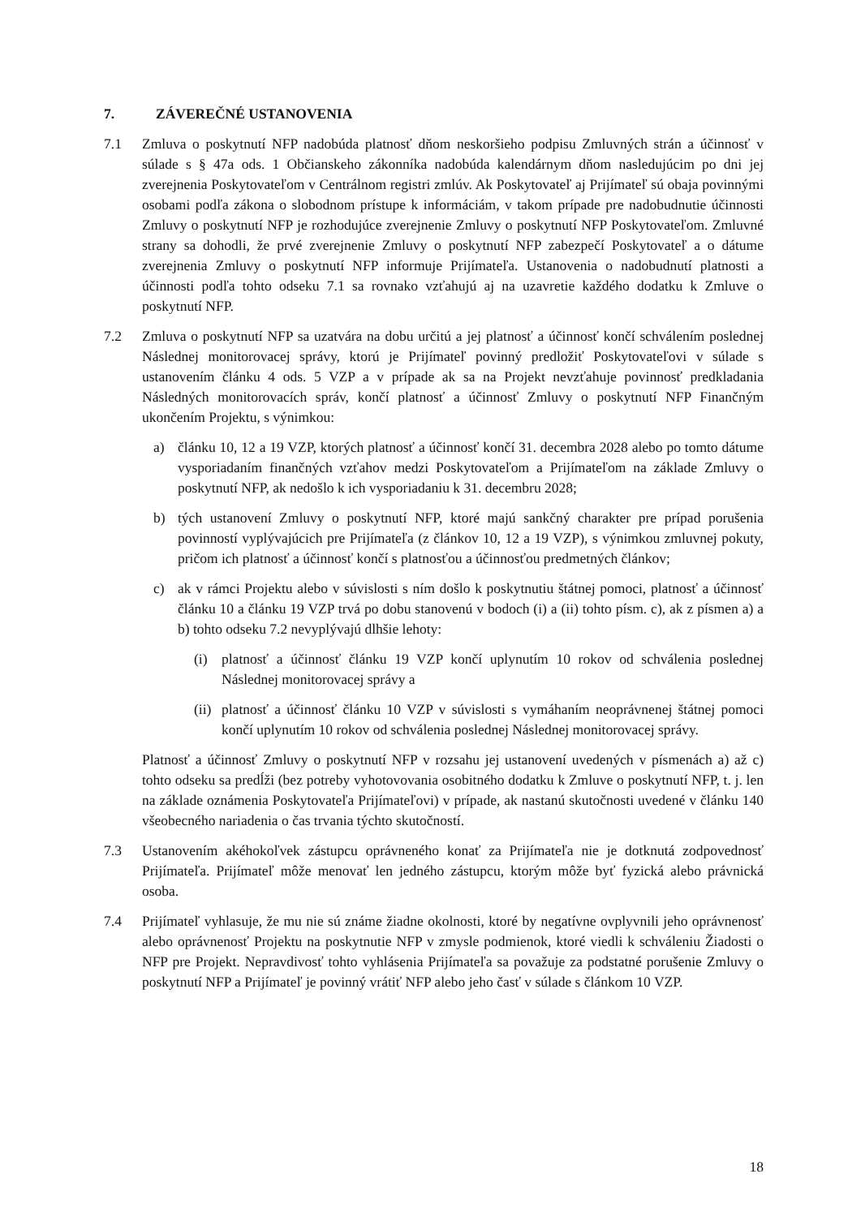7. ZÁVEREČNÉ USTANOVENIA
7.1 Zmluva o poskytnutí NFP nadobúda platnosť dňom neskoršieho podpisu Zmluvných strán a účinnosť v súlade s § 47a ods. 1 Občianskeho zákonníka nadobúda kalendárnym dňom nasledujúcim po dni jej zverejnenia Poskytovateľom v Centrálnom registri zmlúv. Ak Poskytovateľ aj Prijímateľ sú obaja povinnými osobami podľa zákona o slobodnom prístupe k informáciám, v takom prípade pre nadobudnutie účinnosti Zmluvy o poskytnutí NFP je rozhodujúce zverejnenie Zmluvy o poskytnutí NFP Poskytovateľom. Zmluvné strany sa dohodli, že prvé zverejnenie Zmluvy o poskytnutí NFP zabezpečí Poskytovateľ a o dátume zverejnenia Zmluvy o poskytnutí NFP informuje Prijímateľa. Ustanovenia o nadobudnutí platnosti a účinnosti podľa tohto odseku 7.1 sa rovnako vzťahujú aj na uzavretie každého dodatku k Zmluve o poskytnutí NFP.
7.2 Zmluva o poskytnutí NFP sa uzatvára na dobu určitú a jej platnosť a účinnosť končí schválením poslednej Následnej monitorovacej správy, ktorú je Prijímateľ povinný predložiť Poskytovateľovi v súlade s ustanovením článku 4 ods. 5 VZP a v prípade ak sa na Projekt nevzťahuje povinnosť predkladania Následných monitorovacích správ, končí platnosť a účinnosť Zmluvy o poskytnutí NFP Finančným ukončením Projektu, s výnimkou:
a) článku 10, 12 a 19 VZP, ktorých platnosť a účinnosť končí 31. decembra 2028 alebo po tomto dátume vysporiadaním finančných vzťahov medzi Poskytovateľom a Prijímateľom na základe Zmluvy o poskytnutí NFP, ak nedošlo k ich vysporiadaniu k 31. decembru 2028;
b) tých ustanovení Zmluvy o poskytnutí NFP, ktoré majú sankčný charakter pre prípad porušenia povinností vyplývajúcich pre Prijímateľa (z článkov 10, 12 a 19 VZP), s výnimkou zmluvnej pokuty, pričom ich platnosť a účinnosť končí s platnosťou a účinnosťou predmetných článkov;
c) ak v rámci Projektu alebo v súvislosti s ním došlo k poskytnutiu štátnej pomoci, platnosť a účinnosť článku 10 a článku 19 VZP trvá po dobu stanovenú v bodoch (i) a (ii) tohto písm. c), ak z písmen a) a b) tohto odseku 7.2 nevyplývajú dlhšie lehoty:
(i) platnosť a účinnosť článku 19 VZP končí uplynutím 10 rokov od schválenia poslednej Následnej monitorovacej správy a
(ii)
platnosť a účinnosť článku 10 VZP v súvislosti s vymáhaním neoprávnenej štátnej pomoci končí uplynutím 10 rokov od schválenia poslednej Následnej monitorovacej správy.
Platnosť a účinnosť Zmluvy o poskytnutí NFP v rozsahu jej ustanovení uvedených v písmenách a) až c) tohto odseku sa predĺži (bez potreby vyhotovovania osobitného dodatku k Zmluve o poskytnutí NFP, t. j. len na základe oznámenia Poskytovateľa Prijímateľovi) v prípade, ak nastanú skutočnosti uvedené v článku 140 všeobecného nariadenia o čas trvania týchto skutočností.
7.3 Ustanovením akéhokoľvek zástupcu oprávneného konať za Prijímateľa nie je dotknutá zodpovednosť Prijímateľa. Prijímateľ môže menovať len jedného zástupcu, ktorým môže byť fyzická alebo právnická osoba.
7.4 Prijímateľ vyhlasuje, že mu nie sú známe žiadne okolnosti, ktoré by negatívne ovplyvnili jeho oprávnenosť alebo oprávnenosť Projektu na poskytnutie NFP v zmysle podmienok, ktoré viedli k schváleniu Žiadosti o NFP pre Projekt. Nepravdivosť tohto vyhlásenia Prijímateľa sa považuje za podstatné porušenie Zmluvy o poskytnutí NFP a Prijímateľ je povinný vrátiť NFP alebo jeho časť v súlade s článkom 10 VZP.
18